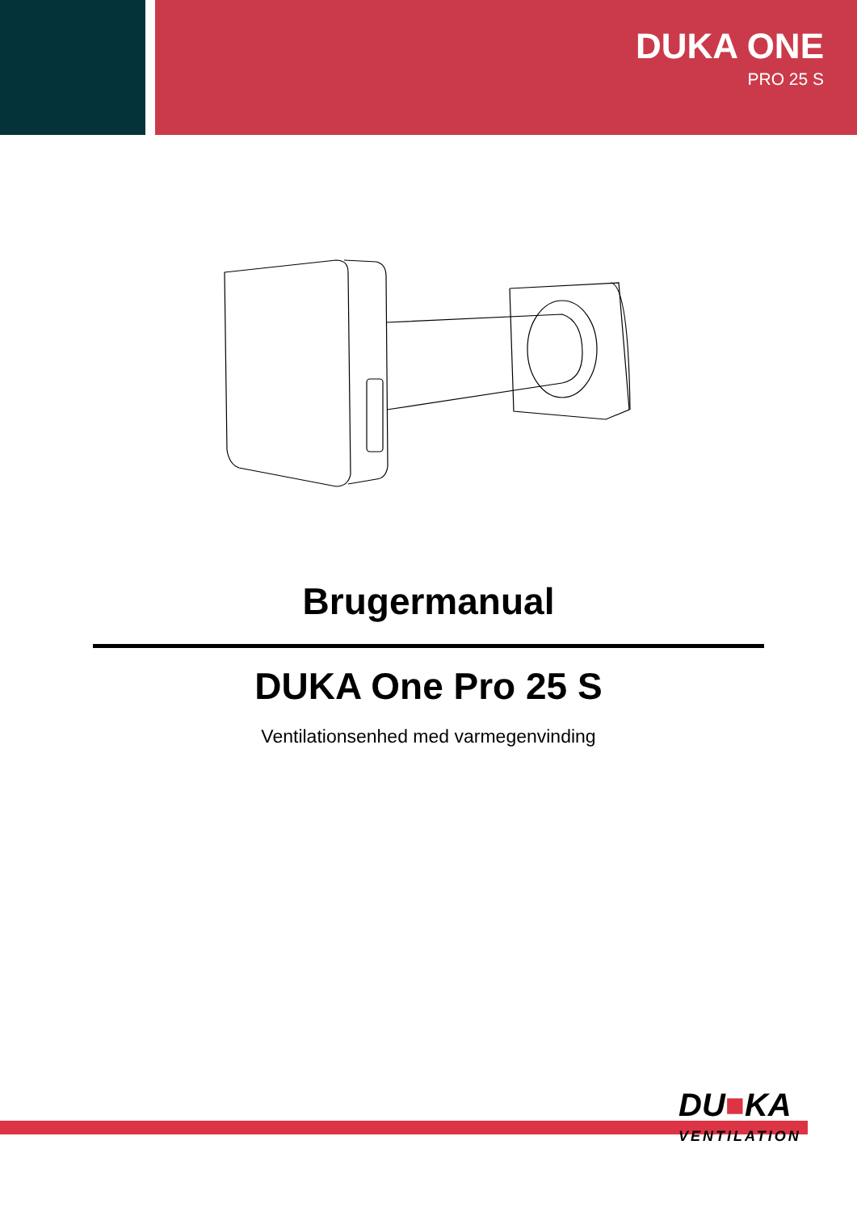DUKA ONE
PRO 25 S
Brugermanual
DUKA One Pro 25 S
Ventilationsenhed med varmegenvinding
DU■KA
VENTILATION